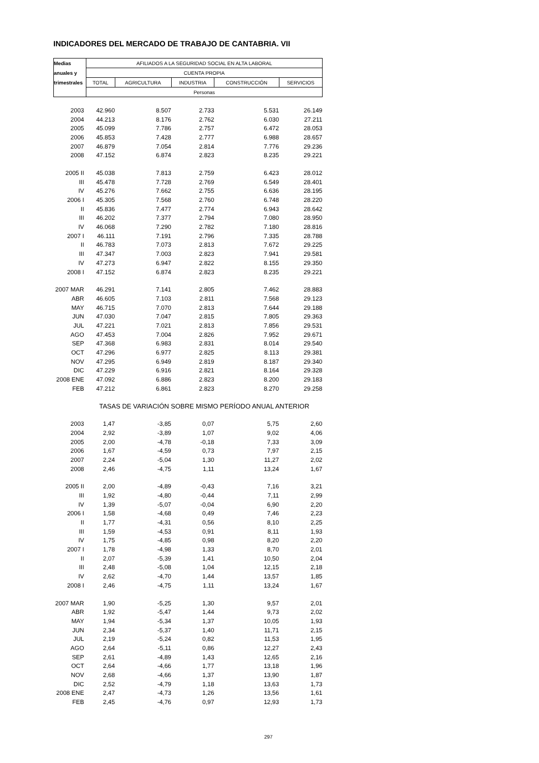INDICADORES DEL MERCADO DE TRABAJO DE CANTABRIA. VII
| Medias | AFILIADOS A LA SEGURIDAD SOCIAL EN ALTA LABORAL | | | | |
| --- | --- | --- | --- | --- | --- |
| anuales y | CUENTA PROPIA | | | | |
| trimestrales | TOTAL | AGRICULTURA | INDUSTRIA | CONSTRUCCIÓN | SERVICIOS |
| | Personas | | | | |
| 2003 | 42.960 | 8.507 | 2.733 | 5.531 | 26.149 |
| 2004 | 44.213 | 8.176 | 2.762 | 6.030 | 27.211 |
| 2005 | 45.099 | 7.786 | 2.757 | 6.472 | 28.053 |
| 2006 | 45.853 | 7.428 | 2.777 | 6.988 | 28.657 |
| 2007 | 46.879 | 7.054 | 2.814 | 7.776 | 29.236 |
| 2008 | 47.152 | 6.874 | 2.823 | 8.235 | 29.221 |
| 2005 II | 45.038 | 7.813 | 2.759 | 6.423 | 28.012 |
| III | 45.478 | 7.728 | 2.769 | 6.549 | 28.401 |
| IV | 45.276 | 7.662 | 2.755 | 6.636 | 28.195 |
| 2006 I | 45.305 | 7.568 | 2.760 | 6.748 | 28.220 |
| II | 45.836 | 7.477 | 2.774 | 6.943 | 28.642 |
| III | 46.202 | 7.377 | 2.794 | 7.080 | 28.950 |
| IV | 46.068 | 7.290 | 2.782 | 7.180 | 28.816 |
| 2007 I | 46.111 | 7.191 | 2.796 | 7.335 | 28.788 |
| II | 46.783 | 7.073 | 2.813 | 7.672 | 29.225 |
| III | 47.347 | 7.003 | 2.823 | 7.941 | 29.581 |
| IV | 47.273 | 6.947 | 2.822 | 8.155 | 29.350 |
| 2008 I | 47.152 | 6.874 | 2.823 | 8.235 | 29.221 |
| 2007 MAR | 46.291 | 7.141 | 2.805 | 7.462 | 28.883 |
| ABR | 46.605 | 7.103 | 2.811 | 7.568 | 29.123 |
| MAY | 46.715 | 7.070 | 2.813 | 7.644 | 29.188 |
| JUN | 47.030 | 7.047 | 2.815 | 7.805 | 29.363 |
| JUL | 47.221 | 7.021 | 2.813 | 7.856 | 29.531 |
| AGO | 47.453 | 7.004 | 2.826 | 7.952 | 29.671 |
| SEP | 47.368 | 6.983 | 2.831 | 8.014 | 29.540 |
| OCT | 47.296 | 6.977 | 2.825 | 8.113 | 29.381 |
| NOV | 47.295 | 6.949 | 2.819 | 8.187 | 29.340 |
| DIC | 47.229 | 6.916 | 2.821 | 8.164 | 29.328 |
| 2008 ENE | 47.092 | 6.886 | 2.823 | 8.200 | 29.183 |
| FEB | 47.212 | 6.861 | 2.823 | 8.270 | 29.258 |
| | TASAS DE VARIACIÓN SOBRE MISMO PERÍODO ANUAL ANTERIOR | | | | |
| 2003 | 1,47 | -3,85 | 0,07 | 5,75 | 2,60 |
| 2004 | 2,92 | -3,89 | 1,07 | 9,02 | 4,06 |
| 2005 | 2,00 | -4,78 | -0,18 | 7,33 | 3,09 |
| 2006 | 1,67 | -4,59 | 0,73 | 7,97 | 2,15 |
| 2007 | 2,24 | -5,04 | 1,30 | 11,27 | 2,02 |
| 2008 | 2,46 | -4,75 | 1,11 | 13,24 | 1,67 |
| 2005 II | 2,00 | -4,89 | -0,43 | 7,16 | 3,21 |
| III | 1,92 | -4,80 | -0,44 | 7,11 | 2,99 |
| IV | 1,39 | -5,07 | -0,04 | 6,90 | 2,20 |
| 2006 I | 1,58 | -4,68 | 0,49 | 7,46 | 2,23 |
| II | 1,77 | -4,31 | 0,56 | 8,10 | 2,25 |
| III | 1,59 | -4,53 | 0,91 | 8,11 | 1,93 |
| IV | 1,75 | -4,85 | 0,98 | 8,20 | 2,20 |
| 2007 I | 1,78 | -4,98 | 1,33 | 8,70 | 2,01 |
| II | 2,07 | -5,39 | 1,41 | 10,50 | 2,04 |
| III | 2,48 | -5,08 | 1,04 | 12,15 | 2,18 |
| IV | 2,62 | -4,70 | 1,44 | 13,57 | 1,85 |
| 2008 I | 2,46 | -4,75 | 1,11 | 13,24 | 1,67 |
| 2007 MAR | 1,90 | -5,25 | 1,30 | 9,57 | 2,01 |
| ABR | 1,92 | -5,47 | 1,44 | 9,73 | 2,02 |
| MAY | 1,94 | -5,34 | 1,37 | 10,05 | 1,93 |
| JUN | 2,34 | -5,37 | 1,40 | 11,71 | 2,15 |
| JUL | 2,19 | -5,24 | 0,82 | 11,53 | 1,95 |
| AGO | 2,64 | -5,11 | 0,86 | 12,27 | 2,43 |
| SEP | 2,61 | -4,89 | 1,43 | 12,65 | 2,16 |
| OCT | 2,64 | -4,66 | 1,77 | 13,18 | 1,96 |
| NOV | 2,68 | -4,66 | 1,37 | 13,90 | 1,87 |
| DIC | 2,52 | -4,79 | 1,18 | 13,63 | 1,73 |
| 2008 ENE | 2,47 | -4,73 | 1,26 | 13,56 | 1,61 |
| FEB | 2,45 | -4,76 | 0,97 | 12,93 | 1,73 |
297